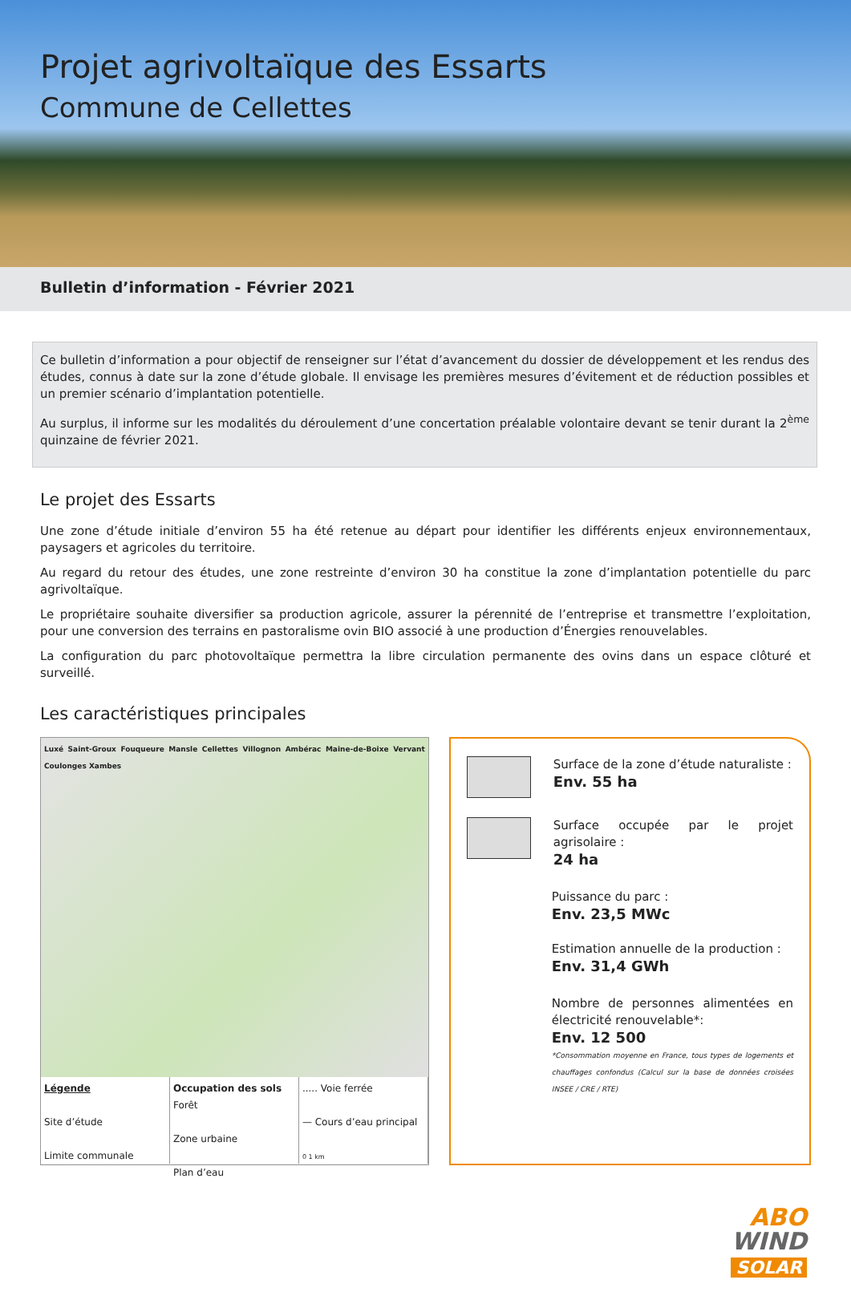Projet agrivoltaïque des Essarts
Commune de Cellettes
Bulletin d’information - Février 2021
Ce bulletin d’information a pour objectif de renseigner sur l’état d’avancement du dossier de développement et les rendus des études, connus à date sur la zone d’étude globale. Il envisage les premières mesures d’évitement et de réduction possibles et un premier scénario d’implantation potentielle.
Au surplus, il informe sur les modalités du déroulement d’une concertation préalable volontaire devant se tenir durant la 2<sup>ème</sup> quinzaine de février 2021.
Le projet des Essarts
Une zone d’étude initiale d’environ 55 ha été retenue au départ pour identifier les différents enjeux environnementaux, paysagers et agricoles du territoire.
Au regard du retour des études, une zone restreinte d’environ 30 ha constitue la zone d’implantation potentielle du parc agrivoltaïque.
Le propriétaire souhaite diversifier sa production agricole, assurer la pérennité de l’entreprise et transmettre l’exploitation, pour une conversion des terrains en pastoralisme ovin BIO associé à une production d’Énergies renouvelables.
La configuration du parc photovoltaïque permettra la libre circulation permanente des ovins dans un espace clôturé et surveillé.
Les caractéristiques principales
Luxé Saint-Groux Fouqueure Mansle Cellettes Villognon Ambérac Maine-de-Boixe Vervant Coulonges Xambes
Légende
Site d’étude
Limite communale
Occupation des sols
Forêt
Zone urbaine
Plan d’eau
..... Voie ferrée
— Cours d’eau principal
0 1 km
Surface de la zone d’étude naturaliste :
Env. 55 ha
Surface occupée par le projet agrisolaire :
24 ha
Puissance du parc :
Env. 23,5 MWc
Estimation annuelle de la production :
Env. 31,4 GWh
Nombre de personnes alimentées en électricité renouvelable*:
Env. 12 500
*Consommation moyenne en France, tous types de logements et chauffages confondus (Calcul sur la base de données croisées INSEE / CRE / RTE)
ABO
WIND
SOLAR